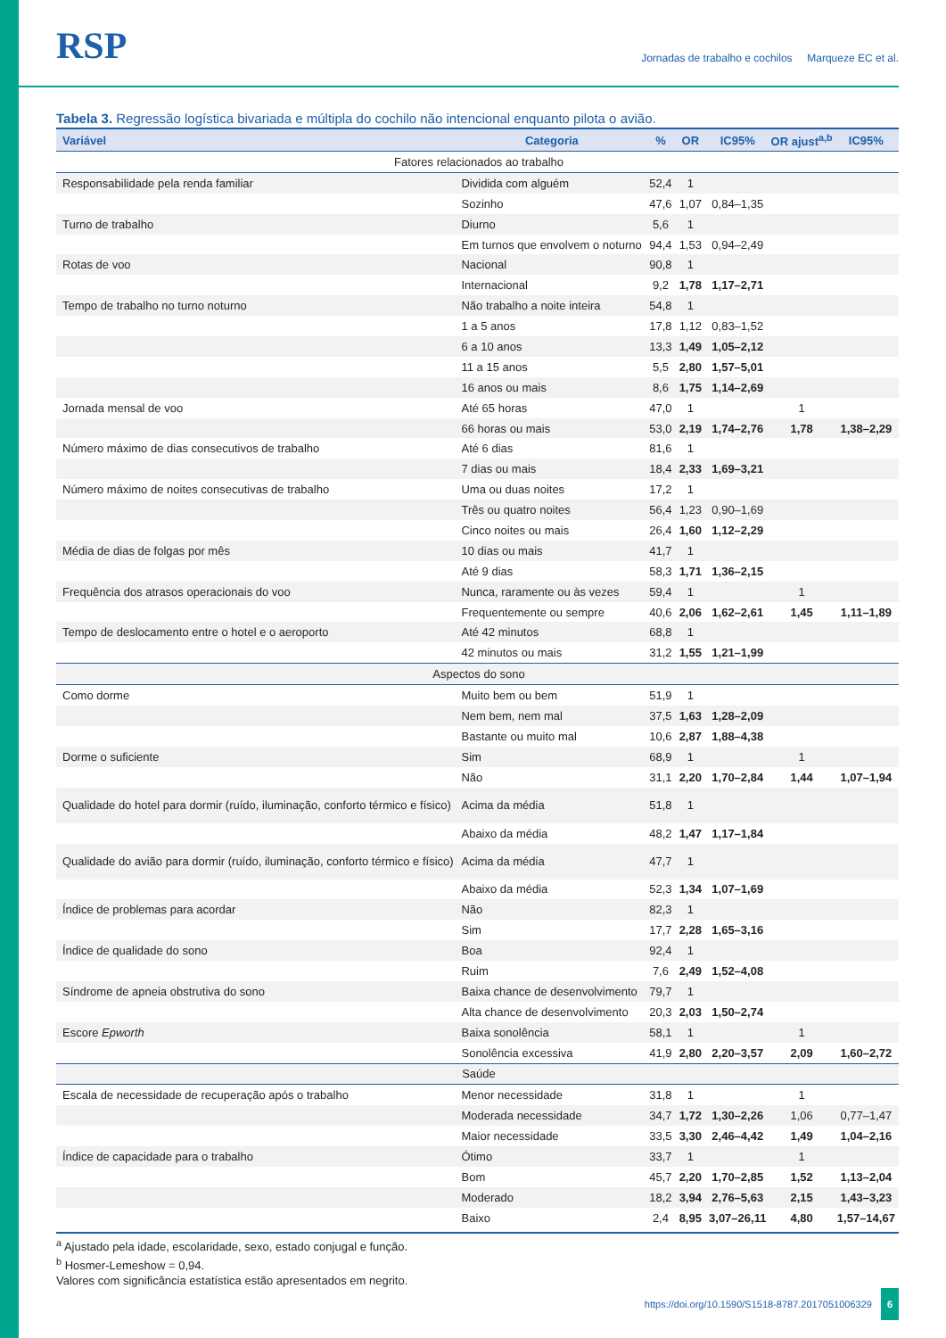RSP
Jornadas de trabalho e cochilos Marqueze EC et al.
Tabela 3. Regressão logística bivariada e múltipla do cochilo não intencional enquanto pilota o avião.
| Variável | Categoria | % | OR | IC95% | OR ajust<sup>a,b</sup> | IC95% |
| --- | --- | --- | --- | --- | --- | --- |
| Fatores relacionados ao trabalho | | | | | | |
| Responsabilidade pela renda familiar | Dividida com alguém | 52,4 | 1 | | | |
| | Sozinho | 47,6 | 1,07 | 0,84–1,35 | | |
| Turno de trabalho | Diurno | 5,6 | 1 | | | |
| | Em turnos que envolvem o noturno | 94,4 | 1,53 | 0,94–2,49 | | |
| Rotas de voo | Nacional | 90,8 | 1 | | | |
| | Internacional | 9,2 | 1,78 | 1,17–2,71 | | |
| Tempo de trabalho no turno noturno | Não trabalho a noite inteira | 54,8 | 1 | | | |
| | 1 a 5 anos | 17,8 | 1,12 | 0,83–1,52 | | |
| | 6 a 10 anos | 13,3 | 1,49 | 1,05–2,12 | | |
| | 11 a 15 anos | 5,5 | 2,80 | 1,57–5,01 | | |
| | 16 anos ou mais | 8,6 | 1,75 | 1,14–2,69 | | |
| Jornada mensal de voo | Até 65 horas | 47,0 | 1 | | 1 | |
| | 66 horas ou mais | 53,0 | 2,19 | 1,74–2,76 | 1,78 | 1,38–2,29 |
| Número máximo de dias consecutivos de trabalho | Até 6 dias | 81,6 | 1 | | | |
| | 7 dias ou mais | 18,4 | 2,33 | 1,69–3,21 | | |
| Número máximo de noites consecutivas de trabalho | Uma ou duas noites | 17,2 | 1 | | | |
| | Três ou quatro noites | 56,4 | 1,23 | 0,90–1,69 | | |
| | Cinco noites ou mais | 26,4 | 1,60 | 1,12–2,29 | | |
| Média de dias de folgas por mês | 10 dias ou mais | 41,7 | 1 | | | |
| | Até 9 dias | 58,3 | 1,71 | 1,36–2,15 | | |
| Frequência dos atrasos operacionais do voo | Nunca, raramente ou às vezes | 59,4 | 1 | | 1 | |
| | Frequentemente ou sempre | 40,6 | 2,06 | 1,62–2,61 | 1,45 | 1,11–1,89 |
| Tempo de deslocamento entre o hotel e o aeroporto | Até 42 minutos | 68,8 | 1 | | | |
| | 42 minutos ou mais | 31,2 | 1,55 | 1,21–1,99 | | |
| Aspectos do sono | | | | | | |
| Como dorme | Muito bem ou bem | 51,9 | 1 | | | |
| | Nem bem, nem mal | 37,5 | 1,63 | 1,28–2,09 | | |
| | Bastante ou muito mal | 10,6 | 2,87 | 1,88–4,38 | | |
| Dorme o suficiente | Sim | 68,9 | 1 | | 1 | |
| | Não | 31,1 | 2,20 | 1,70–2,84 | 1,44 | 1,07–1,94 |
| Qualidade do hotel para dormir (ruído, iluminação, conforto térmico e físico) | Acima da média | 51,8 | 1 | | | |
| | Abaixo da média | 48,2 | 1,47 | 1,17–1,84 | | |
| Qualidade do avião para dormir (ruído, iluminação, conforto térmico e físico) | Acima da média | 47,7 | 1 | | | |
| | Abaixo da média | 52,3 | 1,34 | 1,07–1,69 | | |
| Índice de problemas para acordar | Não | 82,3 | 1 | | | |
| | Sim | 17,7 | 2,28 | 1,65–3,16 | | |
| Índice de qualidade do sono | Boa | 92,4 | 1 | | | |
| | Ruim | 7,6 | 2,49 | 1,52–4,08 | | |
| Síndrome de apneia obstrutiva do sono | Baixa chance de desenvolvimento | 79,7 | 1 | | | |
| | Alta chance de desenvolvimento | 20,3 | 2,03 | 1,50–2,74 | | |
| Escore Epworth | Baixa sonolência | 58,1 | 1 | | 1 | |
| | Sonolência excessiva | 41,9 | 2,80 | 2,20–3,57 | 2,09 | 1,60–2,72 |
| Saúde | | | | | | |
| Escala de necessidade de recuperação após o trabalho | Menor necessidade | 31,8 | 1 | | 1 | |
| | Moderada necessidade | 34,7 | 1,72 | 1,30–2,26 | 1,06 | 0,77–1,47 |
| | Maior necessidade | 33,5 | 3,30 | 2,46–4,42 | 1,49 | 1,04–2,16 |
| Índice de capacidade para o trabalho | Ótimo | 33,7 | 1 | | 1 | |
| | Bom | 45,7 | 2,20 | 1,70–2,85 | 1,52 | 1,13–2,04 |
| | Moderado | 18,2 | 3,94 | 2,76–5,63 | 2,15 | 1,43–3,23 |
| | Baixo | 2,4 | 8,95 | 3,07–26,11 | 4,80 | 1,57–14,67 |
<sup>a</sup> Ajustado pela idade, escolaridade, sexo, estado conjugal e função.
<sup>b</sup> Hosmer-Lemeshow = 0,94.
Valores com significância estatística estão apresentados em negrito.
https://doi.org/10.1590/S1518-8787.2017051006329 6